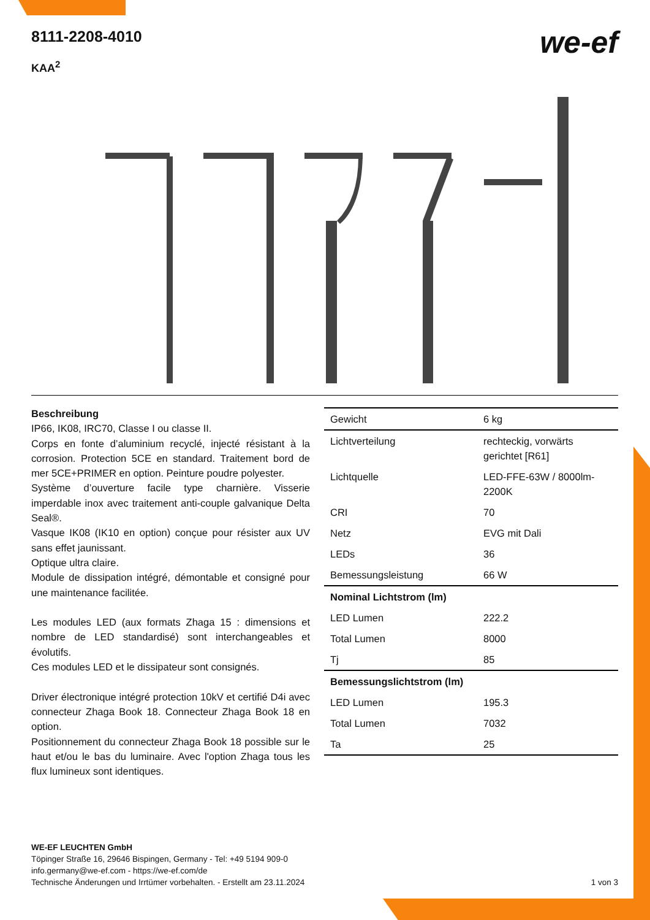8111-2208-4010
KAA<sup>2</sup>
we-ef
Beschreibung
IP66, IK08, IRC70, Classe I ou classe II.
Corps en fonte d’aluminium recyclé, injecté résistant à la corrosion. Protection 5CE en standard. Traitement bord de mer 5CE+PRIMER en option. Peinture poudre polyester.
Système d’ouverture facile type charnière. Visserie imperdable inox avec traitement anti-couple galvanique Delta Seal®.
Vasque IK08 (IK10 en option) conçue pour résister aux UV sans effet jaunissant.
Optique ultra claire.
Module de dissipation intégré, démontable et consigné pour une maintenance facilitée.
Les modules LED (aux formats Zhaga 15 : dimensions et nombre de LED standardisé) sont interchangeables et évolutifs.
Ces modules LED et le dissipateur sont consignés.
Driver électronique intégré protection 10kV et certifié D4i avec connecteur Zhaga Book 18. Connecteur Zhaga Book 18 en option.
Positionnement du connecteur Zhaga Book 18 possible sur le haut et/ou le bas du luminaire. Avec l'option Zhaga tous les flux lumineux sont identiques.
| Gewicht | 6 kg |
| Lichtverteilung | rechteckig, vorwärts gerichtet [R61] |
| Lichtquelle | LED-FFE-63W / 8000lm-2200K |
| CRI | 70 |
| Netz | EVG mit Dali |
| LEDs | 36 |
| Bemessungsleistung | 66 W |
| Nominal Lichtstrom (lm) | |
| LED Lumen | 222.2 |
| Total Lumen | 8000 |
| Tj | 85 |
| Bemessungslichtstrom (lm) | |
| LED Lumen | 195.3 |
| Total Lumen | 7032 |
| Ta | 25 |
WE-EF LEUCHTEN GmbH
Töpinger Straße 16, 29646 Bispingen, Germany - Tel: +49 5194 909-0
info.germany@we-ef.com - https://we-ef.com/de
Technische Änderungen und Irrtümer vorbehalten. - Erstellt am 23.11.2024
1 von 3